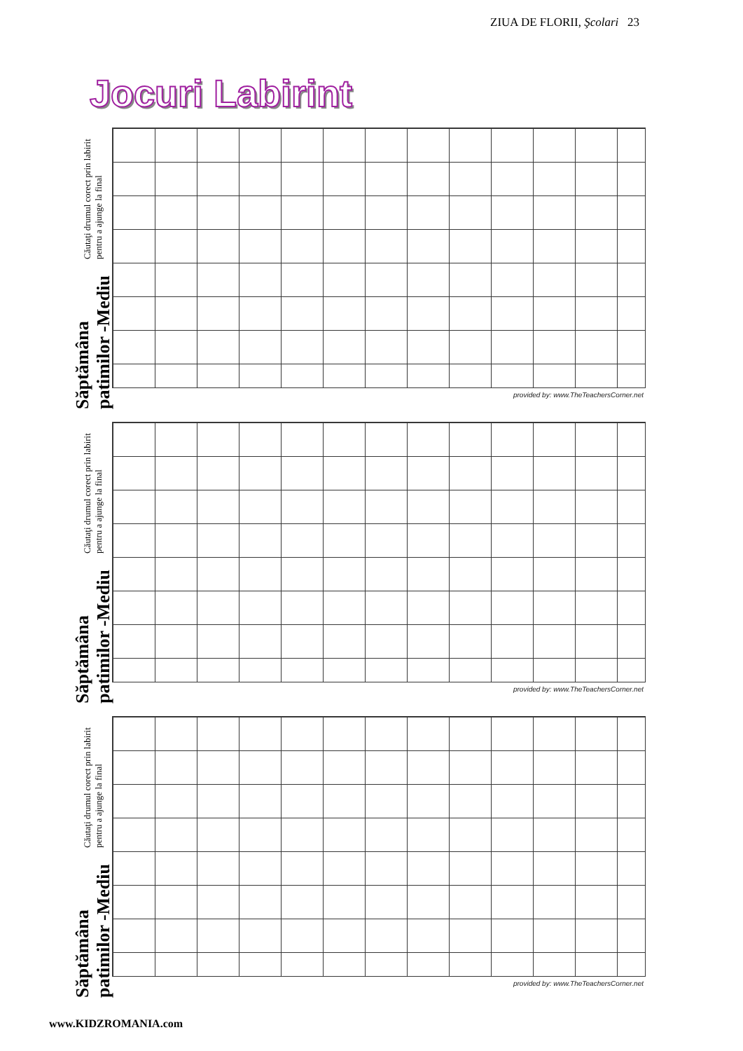ZIUA DE FLORII, Şcolari 23
Jocuri Labirint
Săptămâna patimilor -Mediu Căutaţi drumul corect prin labirit pentru a ajunge la final
provided by: www.TheTeachersCorner.net
Săptămâna patimilor -Mediu Căutaţi drumul corect prin labirit pentru a ajunge la final
provided by: www.TheTeachersCorner.net
Săptămâna patimilor -Mediu Căutaţi drumul corect prin labirit pentru a ajunge la final
provided by: www.TheTeachersCorner.net
www.KIDZROMANIA.com